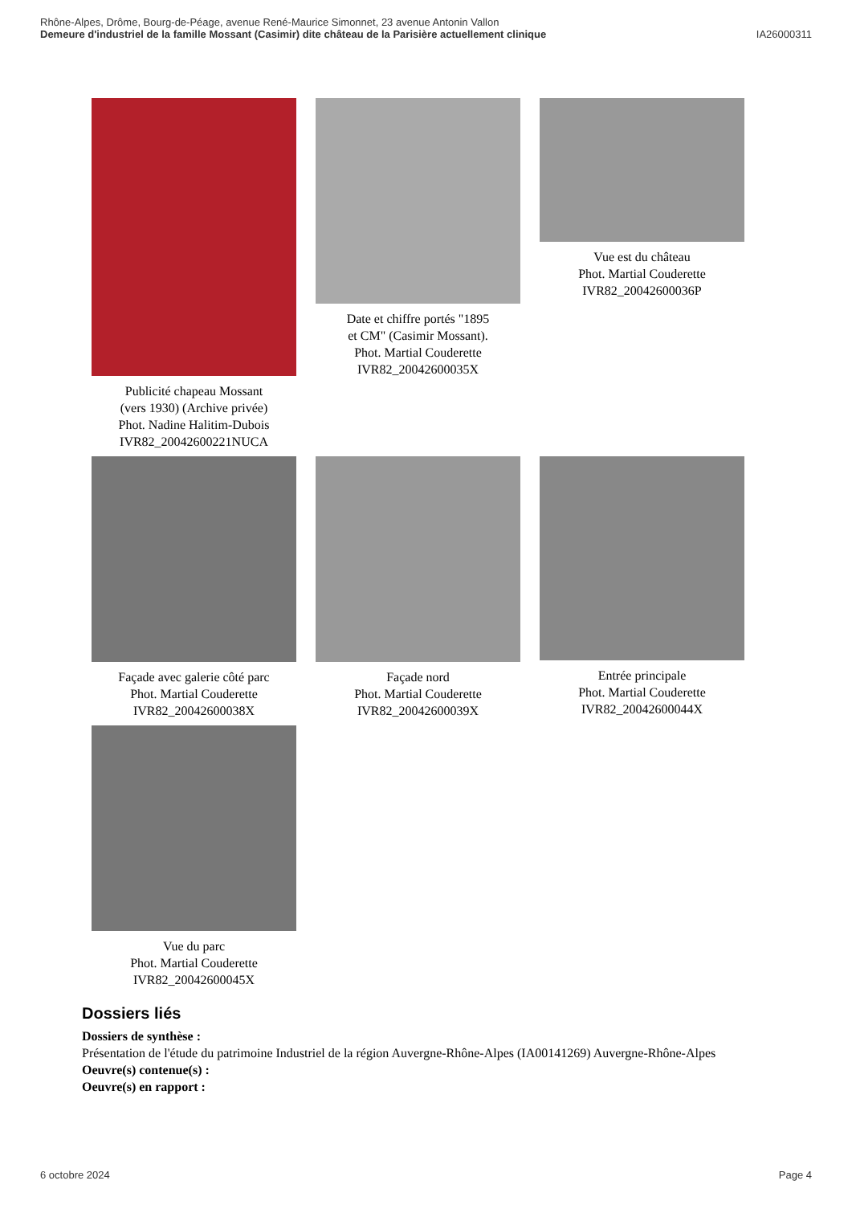Rhône-Alpes, Drôme, Bourg-de-Péage, avenue René-Maurice Simonnet, 23 avenue Antonin Vallon
Demeure d'industriel de la famille Mossant (Casimir) dite château de la Parisière actuellement clinique IA26000311
Publicité chapeau Mossant
(vers 1930) (Archive privée)
Phot. Nadine Halitim-Dubois
IVR82_20042600221NUCA
Date et chiffre portés "1895
et CM" (Casimir Mossant).
Phot. Martial Couderette
IVR82_20042600035X
Vue est du château
Phot. Martial Couderette
IVR82_20042600036P
Façade avec galerie côté parc
Phot. Martial Couderette
IVR82_20042600038X
Façade nord
Phot. Martial Couderette
IVR82_20042600039X
Entrée principale
Phot. Martial Couderette
IVR82_20042600044X
Vue du parc
Phot. Martial Couderette
IVR82_20042600045X
Dossiers liés
Dossiers de synthèse :
Présentation de l'étude du patrimoine Industriel de la région Auvergne-Rhône-Alpes (IA00141269) Auvergne-Rhône-Alpes
Oeuvre(s) contenue(s) :
Oeuvre(s) en rapport :
6 octobre 2024 Page 4